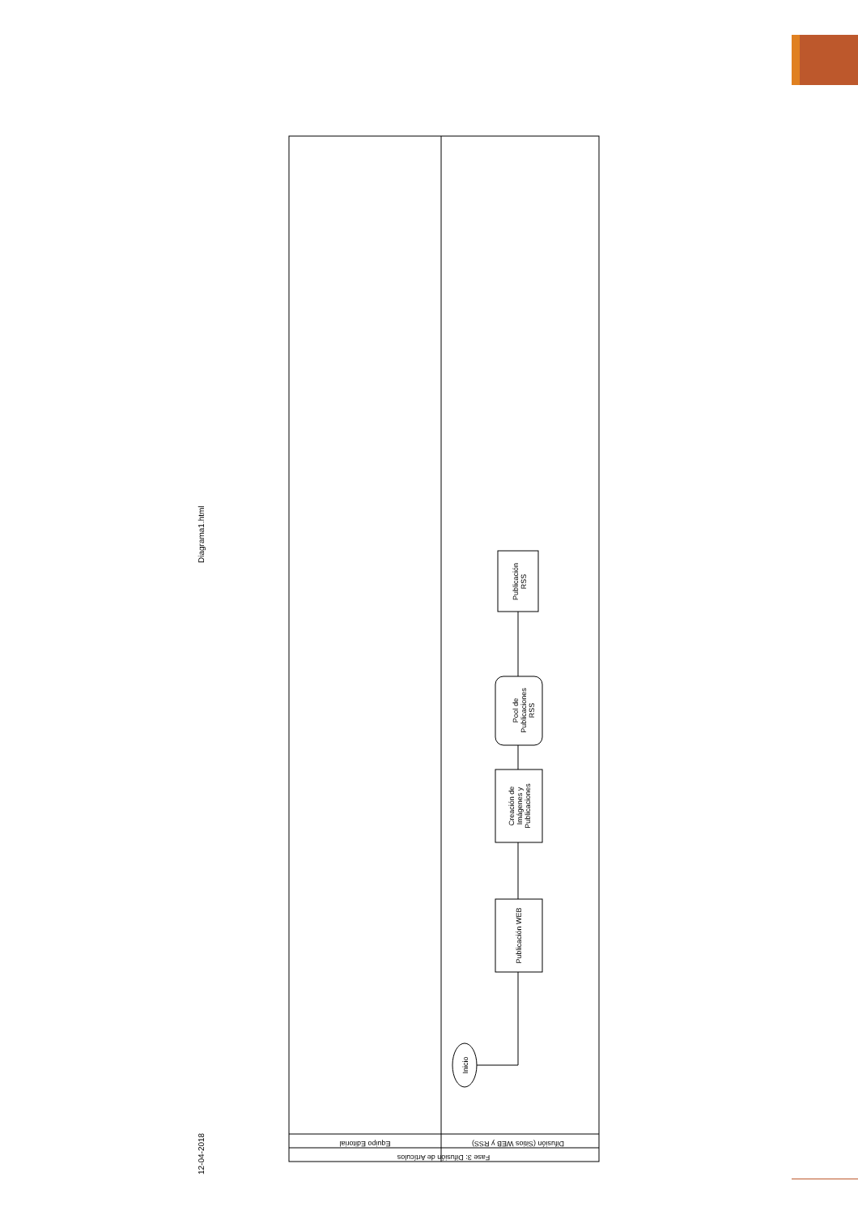Diagrama1.html
12-04-2018
Equipo Editorial
Difusión (Sitios WEB y RSS)
Fase 3: Difusión de Artículos
Inicio
Publicación WEB
Creación de
Imágenes y
Publicaciones
Pool de
Publicaciones
RSS
Publicación
RSS